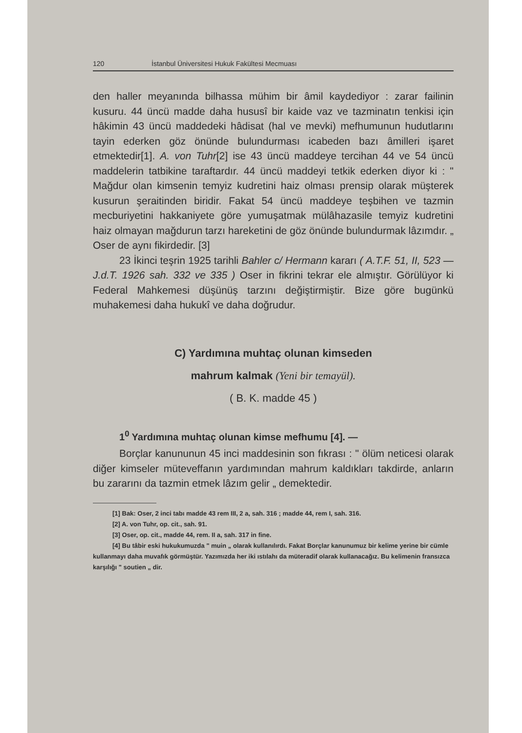120 İstanbul Üniversitesi Hukuk Fakültesi Mecmuası
den haller meyanında bilhassa mühim bir âmil kaydediyor : zarar failinin kusuru. 44 üncü madde daha hususî bir kaide vaz ve tazminatın tenkisi için hâkimin 43 üncü maddedeki hâdisat (hal ve mevki) mefhumunun hudutlarını tayin ederken göz önünde bulundurması icabeden bazı âmilleri işaret etmektedir[1]. A. von Tuhr[2] ise 43 üncü maddeye tercihan 44 ve 54 üncü maddelerin tatbikine taraftardır. 44 üncü maddeyi tetkik ederken diyor ki : " Mağdur olan kimsenin temyiz kudretini haiz olması prensip olarak müşterek kusurun şeraitinden biridir. Fakat 54 üncü maddeye teşbihen ve tazmin mecburiyetini hakkaniyete göre yumuşatmak mülâhazasile temyiz kudretini haiz olmayan mağdurun tarzı hareketini de göz önünde bulundurmak lâzımdır. „ Oser de aynı fikirdedir. [3]
23 İkinci teşrin 1925 tarihli Bahler c/ Hermann kararı ( A.T.F. 51, II, 523 — J.d.T. 1926 sah. 332 ve 335 ) Oser in fikrini tekrar ele almıştır. Görülüyor ki Federal Mahkemesi düşünüş tarzını değiştirmiştir. Bize göre bugünkü muhakemesi daha hukukî ve daha doğrudur.
C) Yardımına muhtaç olunan kimseden
mahrum kalmak (Yeni bir temayül).
( B. K. madde 45 )
1<sup>0</sup> Yardımına muhtaç olunan kimse mefhumu [4]. —
Borçlar kanununun 45 inci maddesinin son fıkrası : " ölüm neticesi olarak diğer kimseler müteveffanın yardımından mahrum kaldıkları takdirde, anların bu zararını da tazmin etmek lâzım gelir „ demektedir.
[1] Bak: Oser, 2 inci tabı madde 43 rem III, 2 a, sah. 316 ; madde 44, rem I, sah. 316.
[2] A. von Tuhr, op. cit., sah. 91.
[3] Oser, op. cit., madde 44, rem. II a, sah. 317 in fine.
[4] Bu tâbir eski hukukumuzda " muin „ olarak kullanılırdı. Fakat Borçlar kanunumuz bir kelime yerine bir cümle kullanmayı daha muvafık görmüştür. Yazımızda her iki ıstılahı da müteradif olarak kullanacağız. Bu kelimenin fransızca karşılığı " soutien „ dir.